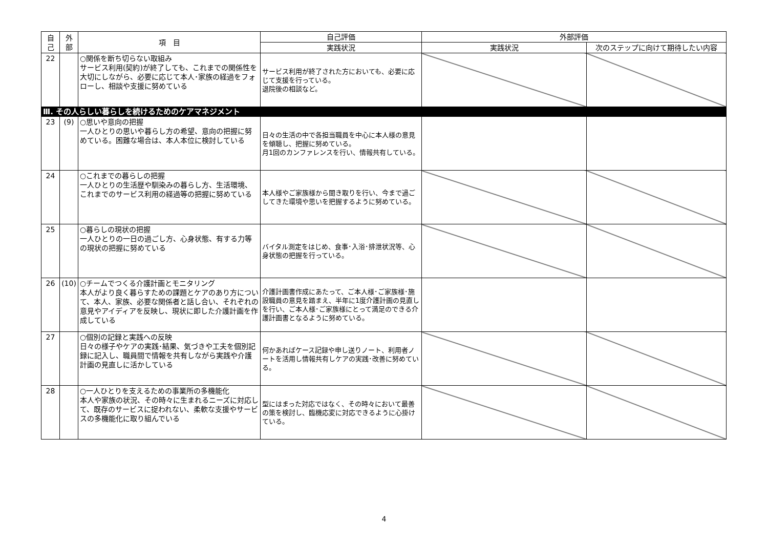| 自 己 | 外 部 | 項 目 | 自己評価 | 外部評価 | |
| --- | --- | --- | --- | --- | --- |
| | | | 実践状況 | 実践状況 | 次のステップに向けて期待したい内容 |
| 22 | | ○関係を断ち切らない取組み サービス利用(契約)が終了しても、これまでの関係性を大切にしながら、必要に応じて本人･家族の経過をフォローし、相談や支援に努めている | サービス利用が終了された方においても、必要に応じて支援を行っている。 退院後の相談など。 | | |
| Ⅲ. その人らしい暮らしを続けるためのケアマネジメント | | | | | |
| 23 | (9) | ○思いや意向の把握 一人ひとりの思いや暮らし方の希望、意向の把握に努めている。困難な場合は、本人本位に検討している | 日々の生活の中で各担当職員を中心に本人様の意見を傾聴し、把握に努めている。 月1回のカンファレンスを行い、情報共有している。 | | |
| 24 | | ○これまでの暮らしの把握 一人ひとりの生活歴や馴染みの暮らし方、生活環境、これまでのサービス利用の経過等の把握に努めている | 本人様やご家族様から聞き取りを行い、今まで過ごしてきた環境や思いを把握するように努めている。 | | |
| 25 | | ○暮らしの現状の把握 一人ひとりの一日の過ごし方、心身状態、有する力等の現状の把握に努めている | バイタル測定をはじめ、食事･入浴･排泄状況等、心身状態の把握を行っている。 | | |
| 26 | (10) | ○チームでつくる介護計画とモニタリング 本人がより良く暮らすための課題とケアのあり方について、本人、家族、必要な関係者と話し合い、それぞれの意見やアイディアを反映し、現状に即した介護計画を作成している | 介護計画書作成にあたって、ご本人様･ご家族様･施設職員の意見を踏まえ、半年に1度介護計画の見直しを行い、ご本人様･ご家族様にとって満足のできる介護計画書となるように努めている。 | | |
| 27 | | ○個別の記録と実践への反映 日々の様子やケアの実践･結果、気づきや工夫を個別記録に記入し、職員間で情報を共有しながら実践や介護計画の見直しに活かしている | 何かあればケース記録や申し送りノート、利用者ノートを活用し情報共有しケアの実践･改善に努めている。 | | |
| 28 | | ○一人ひとりを支えるための事業所の多機能化 本人や家族の状況、その時々に生まれるニーズに対応して、既存のサービスに捉われない、柔軟な支援やサービスの多機能化に取り組んでいる | 型にはまった対応ではなく、その時々において最善の策を検討し、臨機応変に対応できるように心掛けている。 | | |
4